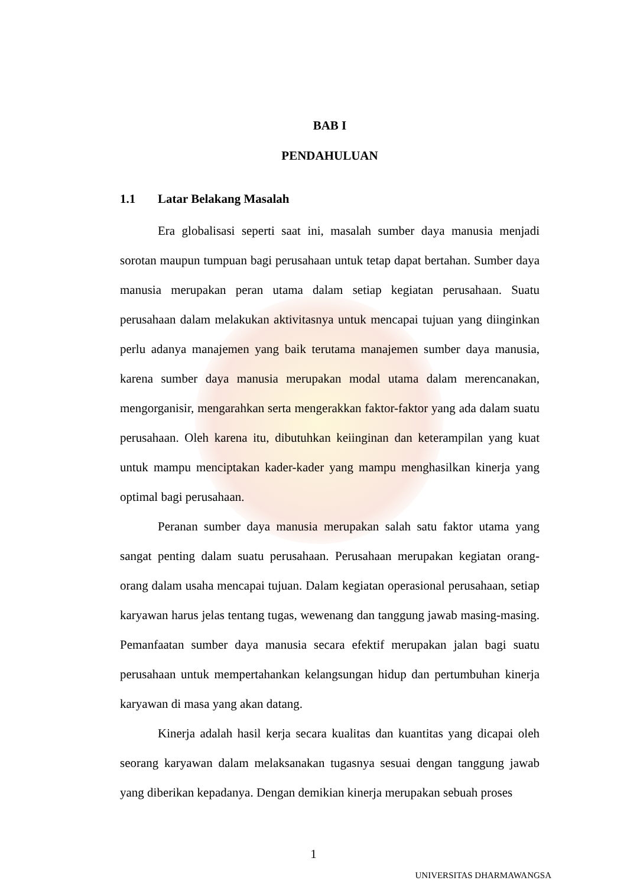BAB I
PENDAHULUAN
1.1 Latar Belakang Masalah
Era globalisasi seperti saat ini, masalah sumber daya manusia menjadi sorotan maupun tumpuan bagi perusahaan untuk tetap dapat bertahan. Sumber daya manusia merupakan peran utama dalam setiap kegiatan perusahaan. Suatu perusahaan dalam melakukan aktivitasnya untuk mencapai tujuan yang diinginkan perlu adanya manajemen yang baik terutama manajemen sumber daya manusia, karena sumber daya manusia merupakan modal utama dalam merencanakan, mengorganisir, mengarahkan serta mengerakkan faktor-faktor yang ada dalam suatu perusahaan. Oleh karena itu, dibutuhkan keiinginan dan keterampilan yang kuat untuk mampu menciptakan kader-kader yang mampu menghasilkan kinerja yang optimal bagi perusahaan.
Peranan sumber daya manusia merupakan salah satu faktor utama yang sangat penting dalam suatu perusahaan. Perusahaan merupakan kegiatan orang-orang dalam usaha mencapai tujuan. Dalam kegiatan operasional perusahaan, setiap karyawan harus jelas tentang tugas, wewenang dan tanggung jawab masing-masing. Pemanfaatan sumber daya manusia secara efektif merupakan jalan bagi suatu perusahaan untuk mempertahankan kelangsungan hidup dan pertumbuhan kinerja karyawan di masa yang akan datang.
Kinerja adalah hasil kerja secara kualitas dan kuantitas yang dicapai oleh seorang karyawan dalam melaksanakan tugasnya sesuai dengan tanggung jawab yang diberikan kepadanya. Dengan demikian kinerja merupakan sebuah proses
1
UNIVERSITAS DHARMAWANGSA